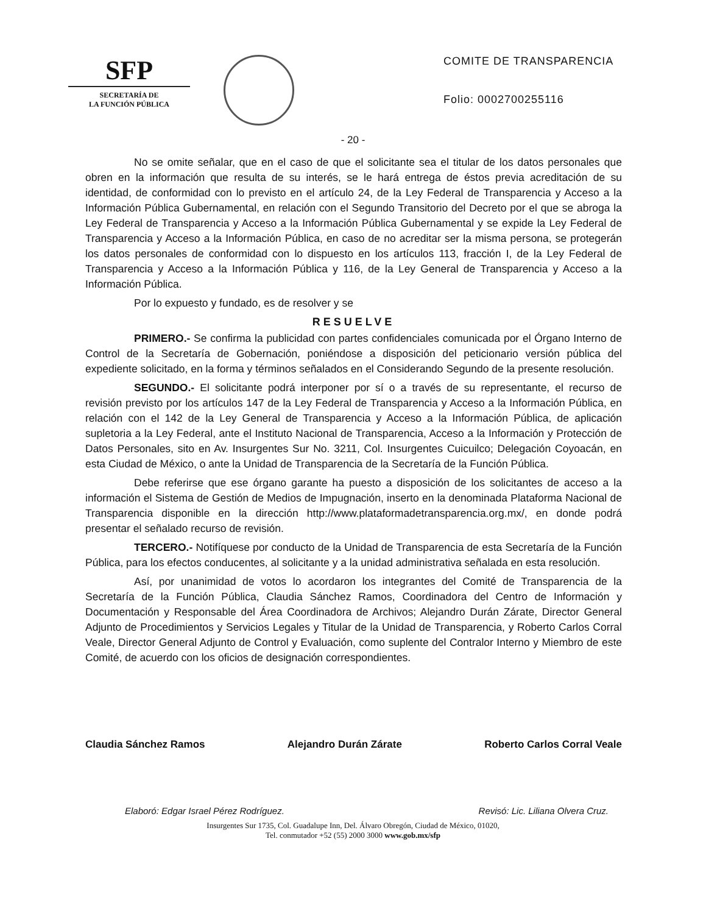SFP
SECRETARÍA DE
LA FUNCIÓN PÚBLICA
COMITE DE TRANSPARENCIA
Folio: 0002700255116
- 20 -
No se omite señalar, que en el caso de que el solicitante sea el titular de los datos personales que obren en la información que resulta de su interés, se le hará entrega de éstos previa acreditación de su identidad, de conformidad con lo previsto en el artículo 24, de la Ley Federal de Transparencia y Acceso a la Información Pública Gubernamental, en relación con el Segundo Transitorio del Decreto por el que se abroga la Ley Federal de Transparencia y Acceso a la Información Pública Gubernamental y se expide la Ley Federal de Transparencia y Acceso a la Información Pública, en caso de no acreditar ser la misma persona, se protegerán los datos personales de conformidad con lo dispuesto en los artículos 113, fracción I, de la Ley Federal de Transparencia y Acceso a la Información Pública y 116, de la Ley General de Transparencia y Acceso a la Información Pública.
Por lo expuesto y fundado, es de resolver y se
RESUELVE
PRIMERO.- Se confirma la publicidad con partes confidenciales comunicada por el Órgano Interno de Control de la Secretaría de Gobernación, poniéndose a disposición del peticionario versión pública del expediente solicitado, en la forma y términos señalados en el Considerando Segundo de la presente resolución.
SEGUNDO.- El solicitante podrá interponer por sí o a través de su representante, el recurso de revisión previsto por los artículos 147 de la Ley Federal de Transparencia y Acceso a la Información Pública, en relación con el 142 de la Ley General de Transparencia y Acceso a la Información Pública, de aplicación supletoria a la Ley Federal, ante el Instituto Nacional de Transparencia, Acceso a la Información y Protección de Datos Personales, sito en Av. Insurgentes Sur No. 3211, Col. Insurgentes Cuicuilco; Delegación Coyoacán, en esta Ciudad de México, o ante la Unidad de Transparencia de la Secretaría de la Función Pública.
Debe referirse que ese órgano garante ha puesto a disposición de los solicitantes de acceso a la información el Sistema de Gestión de Medios de Impugnación, inserto en la denominada Plataforma Nacional de Transparencia disponible en la dirección http://www.plataformadetransparencia.org.mx/, en donde podrá presentar el señalado recurso de revisión.
TERCERO.- Notifíquese por conducto de la Unidad de Transparencia de esta Secretaría de la Función Pública, para los efectos conducentes, al solicitante y a la unidad administrativa señalada en esta resolución.
Así, por unanimidad de votos lo acordaron los integrantes del Comité de Transparencia de la Secretaría de la Función Pública, Claudia Sánchez Ramos, Coordinadora del Centro de Información y Documentación y Responsable del Área Coordinadora de Archivos; Alejandro Durán Zárate, Director General Adjunto de Procedimientos y Servicios Legales y Titular de la Unidad de Transparencia, y Roberto Carlos Corral Veale, Director General Adjunto de Control y Evaluación, como suplente del Contralor Interno y Miembro de este Comité, de acuerdo con los oficios de designación correspondientes.
Claudia Sánchez Ramos Alejandro Durán Zárate Roberto Carlos Corral Veale
Elaboró: Edgar Israel Pérez Rodríguez. Revisó: Lic. Liliana Olvera Cruz.
Insurgentes Sur 1735, Col. Guadalupe Inn, Del. Álvaro Obregón, Ciudad de México, 01020,
Tel. conmutador +52 (55) 2000 3000 www.gob.mx/sfp